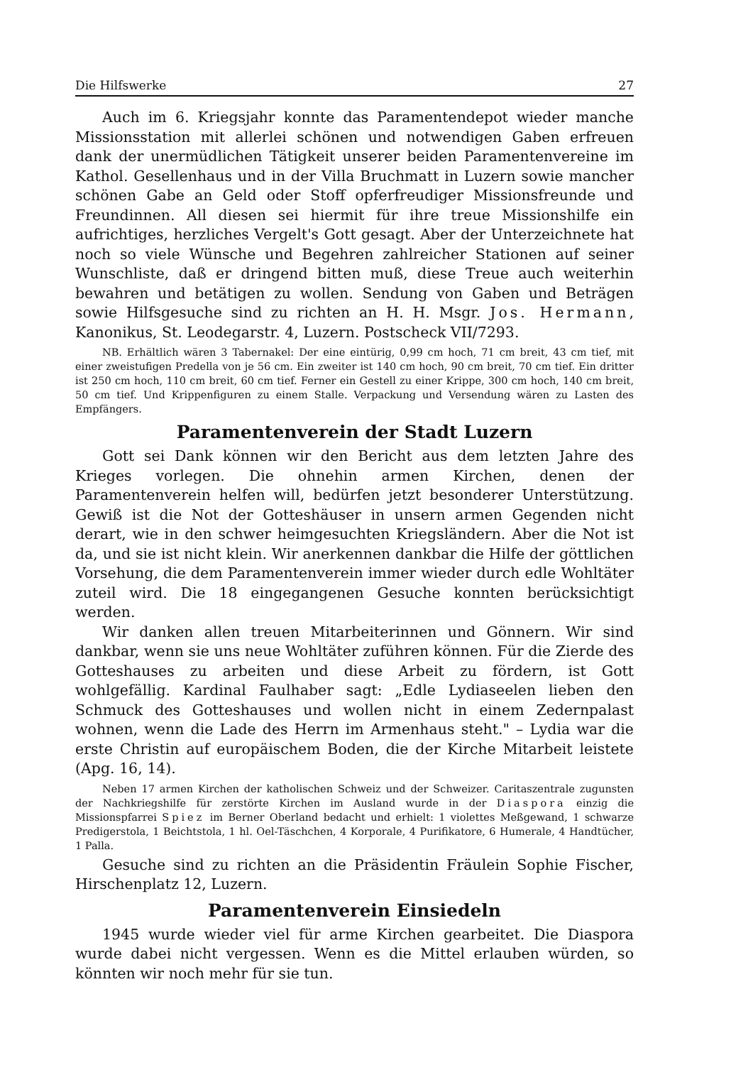Die Hilfswerke 27
Auch im 6. Kriegsjahr konnte das Paramentendepot wieder manche Missionsstation mit allerlei schönen und notwendigen Gaben erfreuen dank der unermüdlichen Tätigkeit unserer beiden Paramentenvereine im Kathol. Gesellenhaus und in der Villa Bruchmatt in Luzern sowie mancher schönen Gabe an Geld oder Stoff opferfreudiger Missionsfreunde und Freundinnen. All diesen sei hiermit für ihre treue Missionshilfe ein aufrichtiges, herzliches Vergelt's Gott gesagt. Aber der Unterzeichnete hat noch so viele Wünsche und Begehren zahlreicher Stationen auf seiner Wunschliste, daß er dringend bitten muß, diese Treue auch weiterhin bewahren und betätigen zu wollen. Sendung von Gaben und Beträgen sowie Hilfsgesuche sind zu richten an H. H. Msgr. Jos. Hermann, Kanonikus, St. Leodegarstr. 4, Luzern. Postscheck VII/7293.
NB. Erhältlich wären 3 Tabernakel: Der eine eintürig, 0,99 cm hoch, 71 cm breit, 43 cm tief, mit einer zweistufigen Predella von je 56 cm. Ein zweiter ist 140 cm hoch, 90 cm breit, 70 cm tief. Ein dritter ist 250 cm hoch, 110 cm breit, 60 cm tief. Ferner ein Gestell zu einer Krippe, 300 cm hoch, 140 cm breit, 50 cm tief. Und Krippenfiguren zu einem Stalle. Verpackung und Versendung wären zu Lasten des Empfängers.
Paramentenverein der Stadt Luzern
Gott sei Dank können wir den Bericht aus dem letzten Jahre des Krieges vorlegen. Die ohnehin armen Kirchen, denen der Paramentenverein helfen will, bedürfen jetzt besonderer Unterstützung. Gewiß ist die Not der Gotteshäuser in unsern armen Gegenden nicht derart, wie in den schwer heimgesuchten Kriegsländern. Aber die Not ist da, und sie ist nicht klein. Wir anerkennen dankbar die Hilfe der göttlichen Vorsehung, die dem Paramentenverein immer wieder durch edle Wohltäter zuteil wird. Die 18 eingegangenen Gesuche konnten berücksichtigt werden.
Wir danken allen treuen Mitarbeiterinnen und Gönnern. Wir sind dankbar, wenn sie uns neue Wohltäter zuführen können. Für die Zierde des Gotteshauses zu arbeiten und diese Arbeit zu fördern, ist Gott wohlgefällig. Kardinal Faulhaber sagt: „Edle Lydiaseelen lieben den Schmuck des Gotteshauses und wollen nicht in einem Zedernpalast wohnen, wenn die Lade des Herrn im Armenhaus steht." – Lydia war die erste Christin auf europäischem Boden, die der Kirche Mitarbeit leistete (Apg. 16, 14).
Neben 17 armen Kirchen der katholischen Schweiz und der Schweizer. Caritaszentrale zugunsten der Nachkriegshilfe für zerstörte Kirchen im Ausland wurde in der Diaspora einzig die Missionspfarrei Spiez im Berner Oberland bedacht und erhielt: 1 violettes Meßgewand, 1 schwarze Predigerstola, 1 Beichtstola, 1 hl. Oel-Täschchen, 4 Korporale, 4 Purifikatore, 6 Humerale, 4 Handtücher, 1 Palla.
Gesuche sind zu richten an die Präsidentin Fräulein Sophie Fischer, Hirschenplatz 12, Luzern.
Paramentenverein Einsiedeln
1945 wurde wieder viel für arme Kirchen gearbeitet. Die Diaspora wurde dabei nicht vergessen. Wenn es die Mittel erlauben würden, so könnten wir noch mehr für sie tun.